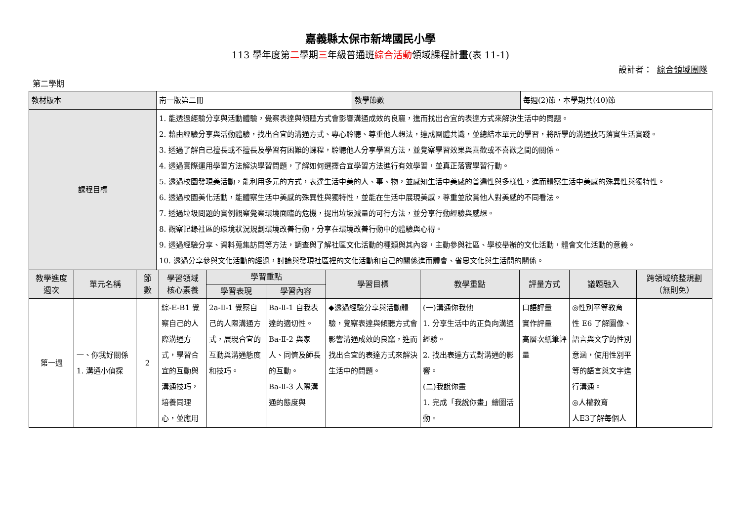嘉義縣太保市新埤國民小學
113 學年度第二學期三年級普通班綜合活動領域課程計畫(表 11-1)
設計者： 綜合領域團隊
第二學期
| 教材版本 | 南一版第二冊 | 教學節數 | 每週(2)節，本學期共(40)節 |
| 課程目標 | 1. 能透過經驗分享與活動體驗，覺察表達與傾聽方式會影響溝通成效的良窳，進而找出合宜的表達方式來解決生活中的問題。 2. 藉由經驗分享與活動體驗，找出合宜的溝通方式、專心聆聽、尊重他人想法，達成團體共識，並總結本單元的學習，將所學的溝通技巧落實生活實踐。 3. 透過了解自己擅長或不擅長及學習有困難的課程，聆聽他人分享學習方法，並覺察學習效果與喜歡或不喜歡之間的關係。 4. 透過實際運用學習方法解決學習問題，了解如何選擇合宜學習方法進行有效學習，並真正落實學習行動。 5. 透過校園發現美活動，能利用多元的方式，表達生活中美的人、事、物，並感知生活中美感的普遍性與多樣性，進而體察生活中美感的殊異性與獨特性。 6. 透過校園美化活動，能體察生活中美感的殊異性與獨特性，並能在生活中展現美感，尊重並欣賞他人對美感的不同看法。 7. 透過垃圾問題的實例觀察覺察環境面臨的危機，提出垃圾減量的可行方法，並分享行動經驗與感想。 8. 觀察記錄社區的環境狀況規劃環境改善行動，分享在環境改善行動中的體驗與心得。 9. 透過經驗分享、資料蒐集訪問等方法，調查與了解社區文化活動的種類與其內容，主動參與社區、學校舉辦的文化活動，體會文化活動的意義。 10. 透過分享參與文化活動的經過，討論與發現社區裡的文化活動和自己的關係進而體會、省思文化與生活間的關係。 | | |
| 教學進度 週次 | 單元名稱 | 節 數 | 學習領域 核心素養 | 學習重點 | | 學習目標 | 教學重點 | 評量方式 | 議題融入 | 跨領域統整規劃 （無則免） |
| --- | --- | --- | --- | --- | --- | --- | --- | --- | --- | --- |
| | | | | 學習表現 | 學習內容 | | | | | |
| 第一週 | 一、你我好關係 1. 溝通小偵探 | 2 | 綜-E-B1 覺察自己的人際溝通方式，學習合宜的互動與溝通技巧，培養同理心，並應用 | 2a-Ⅱ-1 覺察自己的人際溝通方式，展現合宜的互動與溝通態度和技巧。 | Ba-Ⅱ-1 自我表達的適切性。 Ba-Ⅱ-2 與家人、同儕及師長的互動。 Ba-Ⅱ-3 人際溝通的態度與 | ◆透過經驗分享與活動體驗，覺察表達與傾聽方式會影響溝通成效的良窳，進而找出合宜的表達方式來解決生活中的問題。 | (一)溝通你我他 1. 分享生活中的正負向溝通經驗。 2. 找出表達方式對溝通的影響。 (二)我說你畫 1. 完成「我說你畫」繪圖活動。 | 口語評量 實作評量 高層次紙筆評量 | ◎性別平等教育 性 E6 了解圖像、語言與文字的性別意涵，使用性別平等的語言與文字進行溝通。 ◎人權教育 人E3了解每個人 | |